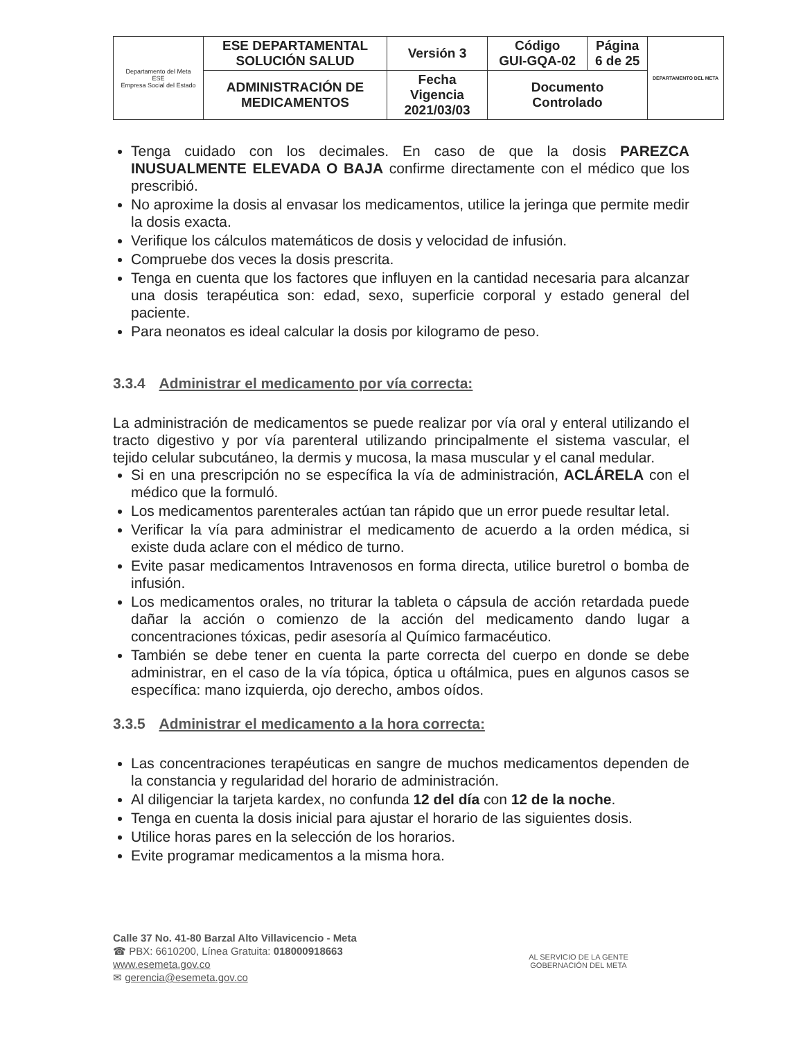| Departamento del Meta ESE Empresa Social del Estado | ESE DEPARTAMENTAL SOLUCIÓN SALUD | Versión 3 | Código GUI-GQA-02 | Página 6 de 25 | DEPARTAMENTO DEL META |
| | ADMINISTRACIÓN DE MEDICAMENTOS | Fecha Vigencia 2021/03/03 | Documento Controlado | | |
Tenga cuidado con los decimales. En caso de que la dosis PAREZCA INUSUALMENTE ELEVADA O BAJA confirme directamente con el médico que los prescribió.
No aproxime la dosis al envasar los medicamentos, utilice la jeringa que permite medir la dosis exacta.
Verifique los cálculos matemáticos de dosis y velocidad de infusión.
Compruebe dos veces la dosis prescrita.
Tenga en cuenta que los factores que influyen en la cantidad necesaria para alcanzar una dosis terapéutica son: edad, sexo, superficie corporal y estado general del paciente.
Para neonatos es ideal calcular la dosis por kilogramo de peso.
3.3.4 Administrar el medicamento por vía correcta:
La administración de medicamentos se puede realizar por vía oral y enteral utilizando el tracto digestivo y por vía parenteral utilizando principalmente el sistema vascular, el tejido celular subcutáneo, la dermis y mucosa, la masa muscular y el canal medular.
Si en una prescripción no se específica la vía de administración, ACLÁRELA con el médico que la formuló.
Los medicamentos parenterales actúan tan rápido que un error puede resultar letal.
Verificar la vía para administrar el medicamento de acuerdo a la orden médica, si existe duda aclare con el médico de turno.
Evite pasar medicamentos Intravenosos en forma directa, utilice buretrol o bomba de infusión.
Los medicamentos orales, no triturar la tableta o cápsula de acción retardada puede dañar la acción o comienzo de la acción del medicamento dando lugar a concentraciones tóxicas, pedir asesoría al Químico farmacéutico.
También se debe tener en cuenta la parte correcta del cuerpo en donde se debe administrar, en el caso de la vía tópica, óptica u oftálmica, pues en algunos casos se específica: mano izquierda, ojo derecho, ambos oídos.
3.3.5 Administrar el medicamento a la hora correcta:
Las concentraciones terapéuticas en sangre de muchos medicamentos dependen de la constancia y regularidad del horario de administración.
Al diligenciar la tarjeta kardex, no confunda 12 del día con 12 de la noche.
Tenga en cuenta la dosis inicial para ajustar el horario de las siguientes dosis.
Utilice horas pares en la selección de los horarios.
Evite programar medicamentos a la misma hora.
Calle 37 No. 41-80 Barzal Alto Villavicencio - Meta
☎ PBX: 6610200, Línea Gratuita: 018000918663
www.esemeta.gov.co
✉ gerencia@esemeta.gov.co
AL SERVICIO DE LA GENTE
GOBERNACIÓN DEL META